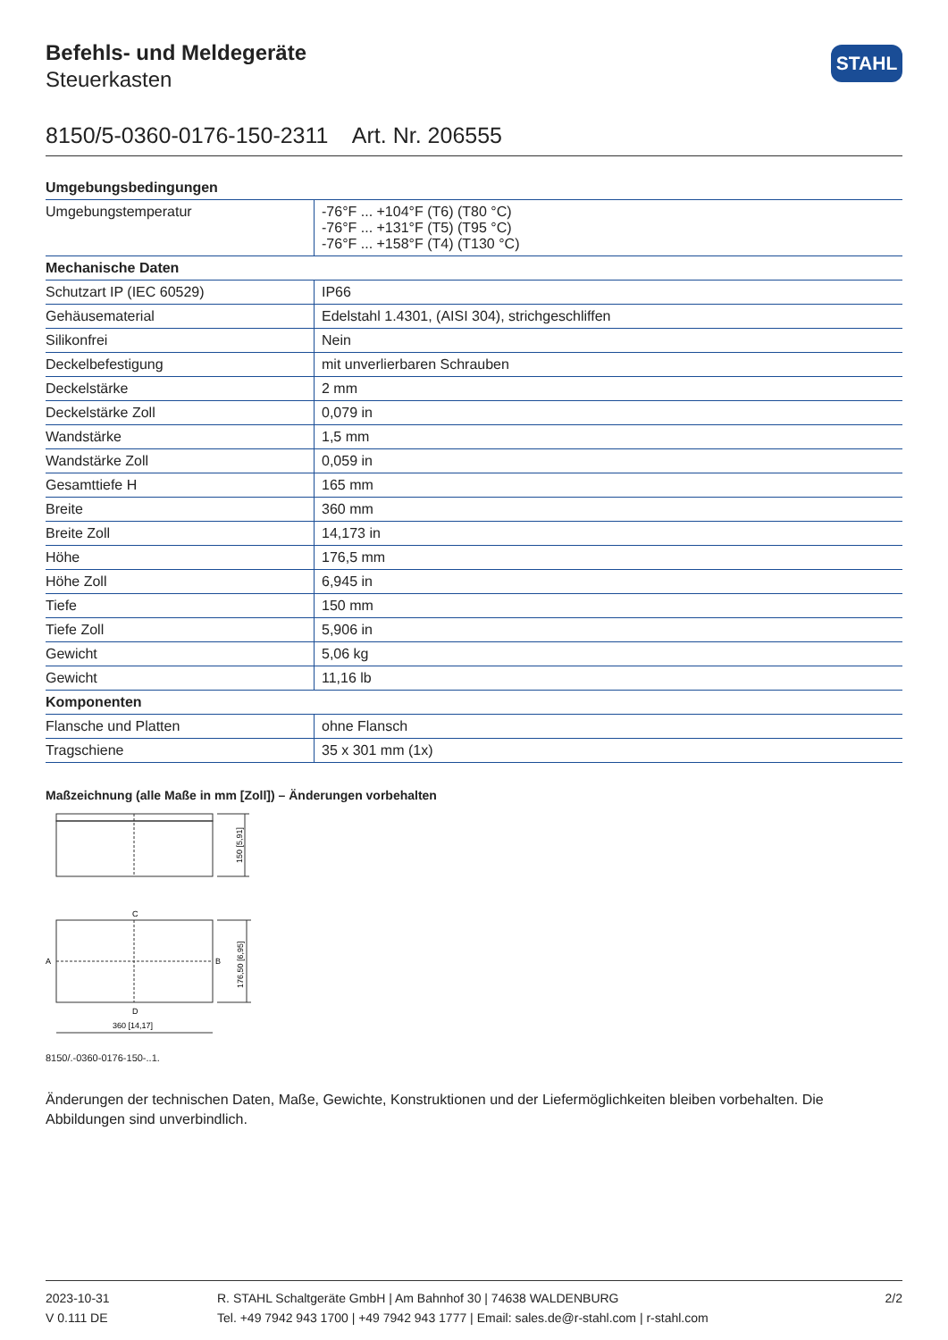STAHL
Befehls- und Meldegeräte
Steuerkasten
8150/5-0360-0176-150-2311 Art. Nr. 206555
| Umgebungsbedingungen | |
| --- | --- |
| Umgebungstemperatur | -76°F ... +104°F (T6) (T80 °C) -76°F ... +131°F (T5) (T95 °C) -76°F ... +158°F (T4) (T130 °C) |
| Mechanische Daten | |
| Schutzart IP (IEC 60529) | IP66 |
| Gehäusematerial | Edelstahl 1.4301, (AISI 304), strichgeschliffen |
| Silikonfrei | Nein |
| Deckelbefestigung | mit unverlierbaren Schrauben |
| Deckelstärke | 2 mm |
| Deckelstärke Zoll | 0,079 in |
| Wandstärke | 1,5 mm |
| Wandstärke Zoll | 0,059 in |
| Gesamttiefe H | 165 mm |
| Breite | 360 mm |
| Breite Zoll | 14,173 in |
| Höhe | 176,5 mm |
| Höhe Zoll | 6,945 in |
| Tiefe | 150 mm |
| Tiefe Zoll | 5,906 in |
| Gewicht | 5,06 kg |
| Gewicht | 11,16 lb |
| Komponenten | |
| Flansche und Platten | ohne Flansch |
| Tragschiene | 35 x 301 mm (1x) |
Maßzeichnung (alle Maße in mm [Zoll]) – Änderungen vorbehalten
150 [5,91]
C
A
B
176,50 [6,95]
D
360 [14,17]
8150/.-0360-0176-150-..1.
Änderungen der technischen Daten, Maße, Gewichte, Konstruktionen und der Liefermöglichkeiten bleiben vorbehalten. Die Abbildungen sind unverbindlich.
2023-10-31
V 0.111 DE
R. STAHL Schaltgeräte GmbH | Am Bahnhof 30 | 74638 WALDENBURG
Tel. +49 7942 943 1700 | +49 7942 943 1777 | Email: sales.de@r-stahl.com | r-stahl.com
2/2